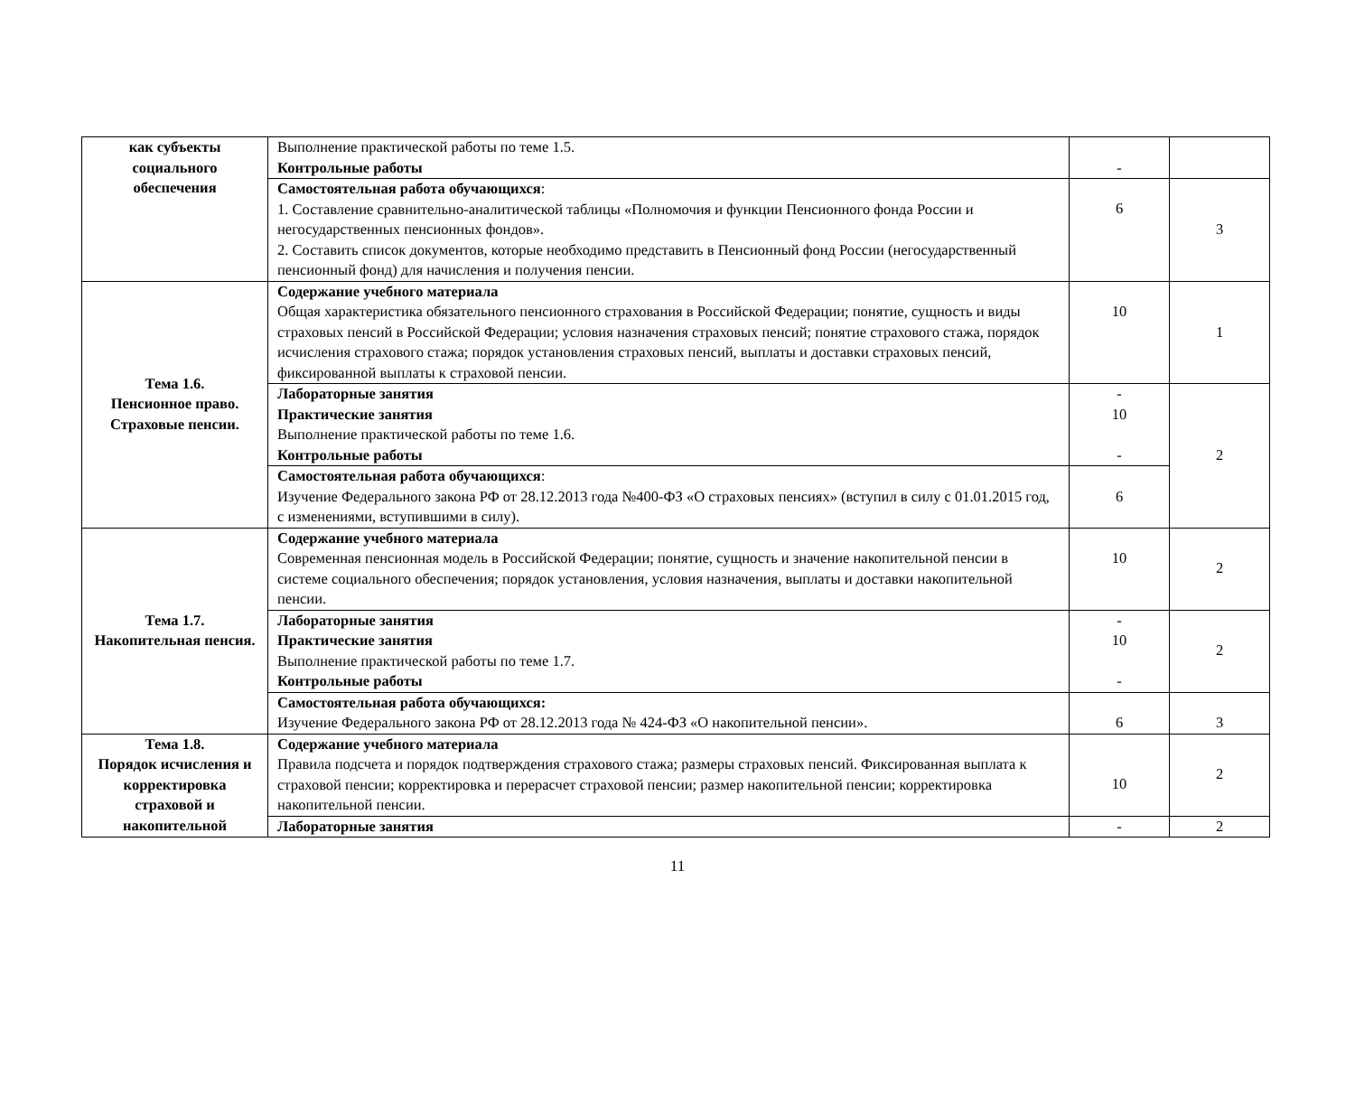| как субъекты социального обеспечения | Выполнение практической работы по теме 1.5. Контрольные работы | - | |
| | Самостоятельная работа обучающихся : 1. Составление сравнительно-аналитической таблицы «Полномочия и функции Пенсионного фонда России и негосударственных пенсионных фондов». 2. Составить список документов, которые необходимо представить в Пенсионный фонд России (негосударственный пенсионный фонд) для начисления и получения пенсии. | 6 | 3 |
| Тема 1.6. Пенсионное право. Страховые пенсии. | Содержание учебного материала Общая характеристика обязательного пенсионного страхования в Российской Федерации; понятие, сущность и виды страховых пенсий в Российской Федерации; условия назначения страховых пенсий; понятие страхового стажа, порядок исчисления страхового стажа; порядок установления страховых пенсий, выплаты и доставки страховых пенсий, фиксированной выплаты к страховой пенсии. | 10 | 1 |
| | Лабораторные занятия Практические занятия Выполнение практической работы по теме 1.6. Контрольные работы | - 10 - | 2 |
| | Самостоятельная работа обучающихся : Изучение Федерального закона РФ от 28.12.2013 года №400-ФЗ «О страховых пенсиях» (вступил в силу с 01.01.2015 год, с изменениями, вступившими в силу). | 6 | |
| Тема 1.7. Накопительная пенсия. | Содержание учебного материала Современная пенсионная модель в Российской Федерации; понятие, сущность и значение накопительной пенсии в системе социального обеспечения; порядок установления, условия назначения, выплаты и доставки накопительной пенсии. | 10 | 2 |
| | Лабораторные занятия Практические занятия Выполнение практической работы по теме 1.7. Контрольные работы | - 10 - | 2 |
| | Самостоятельная работа обучающихся: Изучение Федерального закона РФ от 28.12.2013 года № 424-ФЗ «О накопительной пенсии». | 6 | 3 |
| Тема 1.8. Порядок исчисления и корректировка страховой и накопительной | Содержание учебного материала Правила подсчета и порядок подтверждения страхового стажа; размеры страховых пенсий. Фиксированная выплата к страховой пенсии; корректировка и перерасчет страховой пенсии; размер накопительной пенсии; корректировка накопительной пенсии. | 10 | 2 |
| | Лабораторные занятия | - | 2 |
11